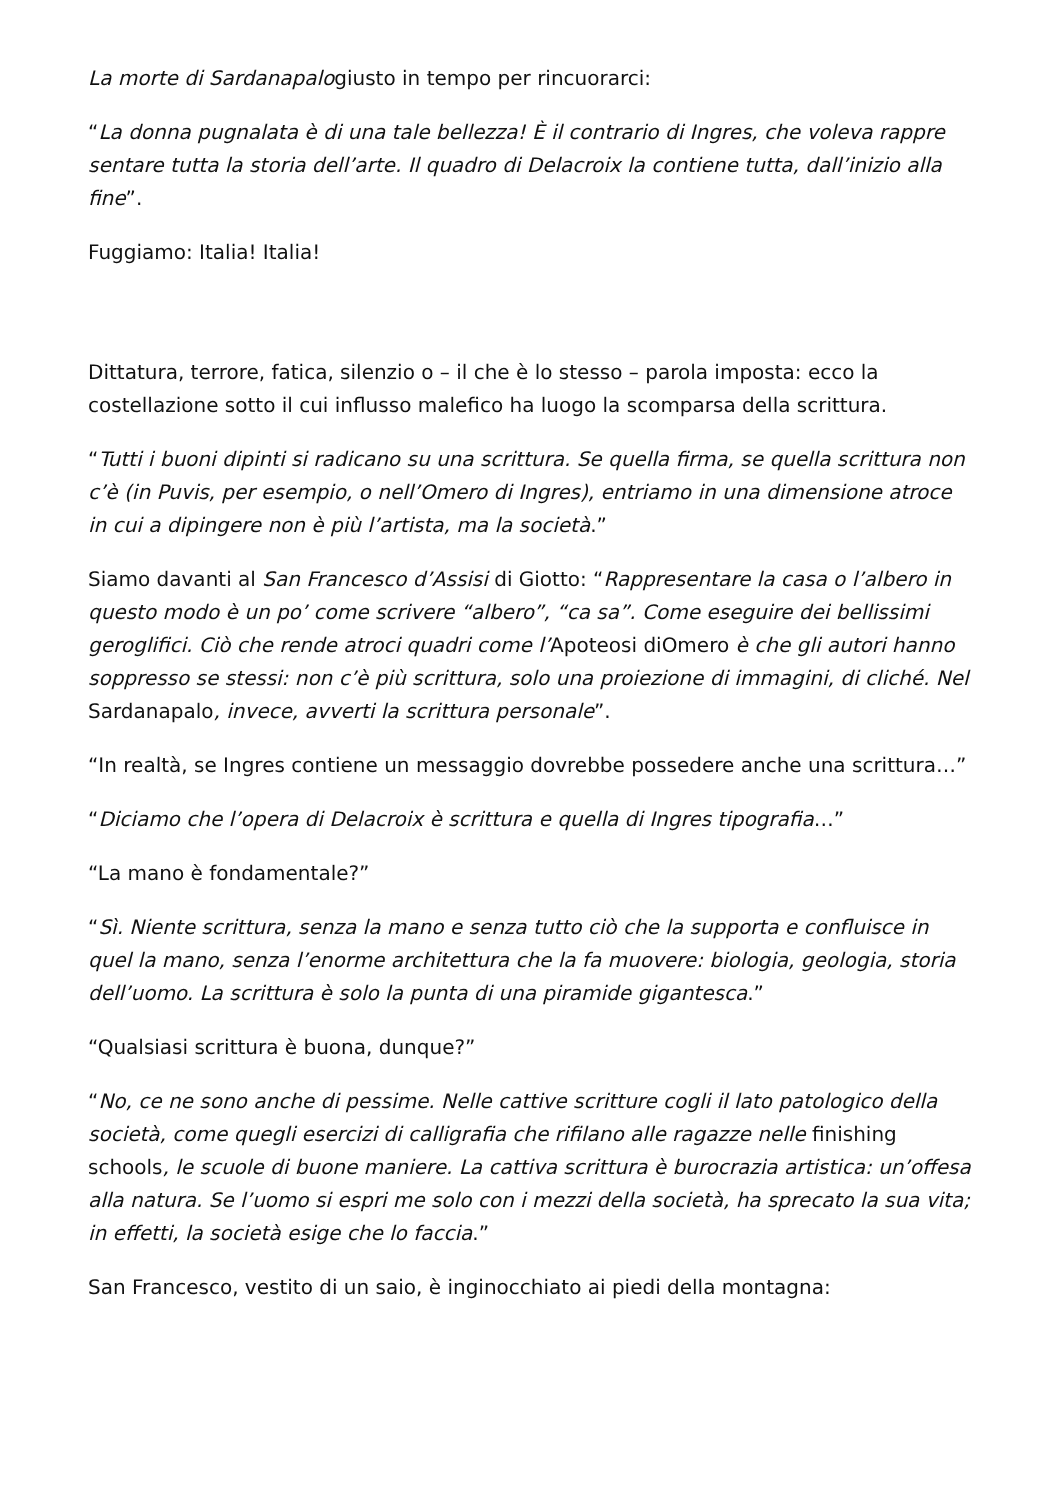La morte di Sardanapalogiusto in tempo per rincuorarci:
“La donna pugnalata è di una tale bellezza! È il contrario di Ingres, che voleva rappre sentare tutta la storia dell’arte. Il quadro di Delacroix la contiene tutta, dall’inizio alla fine”.
Fuggiamo: Italia! Italia!
Dittatura, terrore, fatica, silenzio o – il che è lo stesso – parola imposta: ecco la costellazione sotto il cui influsso malefico ha luogo la scomparsa della scrittura.
“Tutti i buoni dipinti si radicano su una scrittura. Se quella firma, se quella scrittura non c’è (in Puvis, per esempio, o nell’Omero di Ingres), entriamo in una dimensione atroce in cui a dipingere non è più l’artista, ma la società.”
Siamo davanti al San Francesco d’Assisi di Giotto: “Rappresentare la casa o l’albero in questo modo è un po’ come scrivere “albero”, “ca sa”. Come eseguire dei bellissimi geroglifici. Ciò che rende atroci quadri come l’Apoteosi diOmero è che gli autori hanno soppresso se stessi: non c’è più scrittura, solo una proiezione di immagini, di cliché. Nel Sardanapalo, invece, avverti la scrittura personale”.
“In realtà, se Ingres contiene un messaggio dovrebbe possedere anche una scrittura…”
“Diciamo che l’opera di Delacroix è scrittura e quella di Ingres tipografia…”
“La mano è fondamentale?”
“Sì. Niente scrittura, senza la mano e senza tutto ciò che la supporta e confluisce in quel la mano, senza l’enorme architettura che la fa muovere: biologia, geologia, storia dell’uomo. La scrittura è solo la punta di una piramide gigantesca.”
“Qualsiasi scrittura è buona, dunque?”
“No, ce ne sono anche di pessime. Nelle cattive scritture cogli il lato patologico della società, come quegli esercizi di calligrafia che rifilano alle ragazze nelle finishing schools, le scuole di buone maniere. La cattiva scrittura è burocrazia artistica: un’offesa alla natura. Se l’uomo si espri me solo con i mezzi della società, ha sprecato la sua vita; in effetti, la società esige che lo faccia.”
San Francesco, vestito di un saio, è inginocchiato ai piedi della montagna: